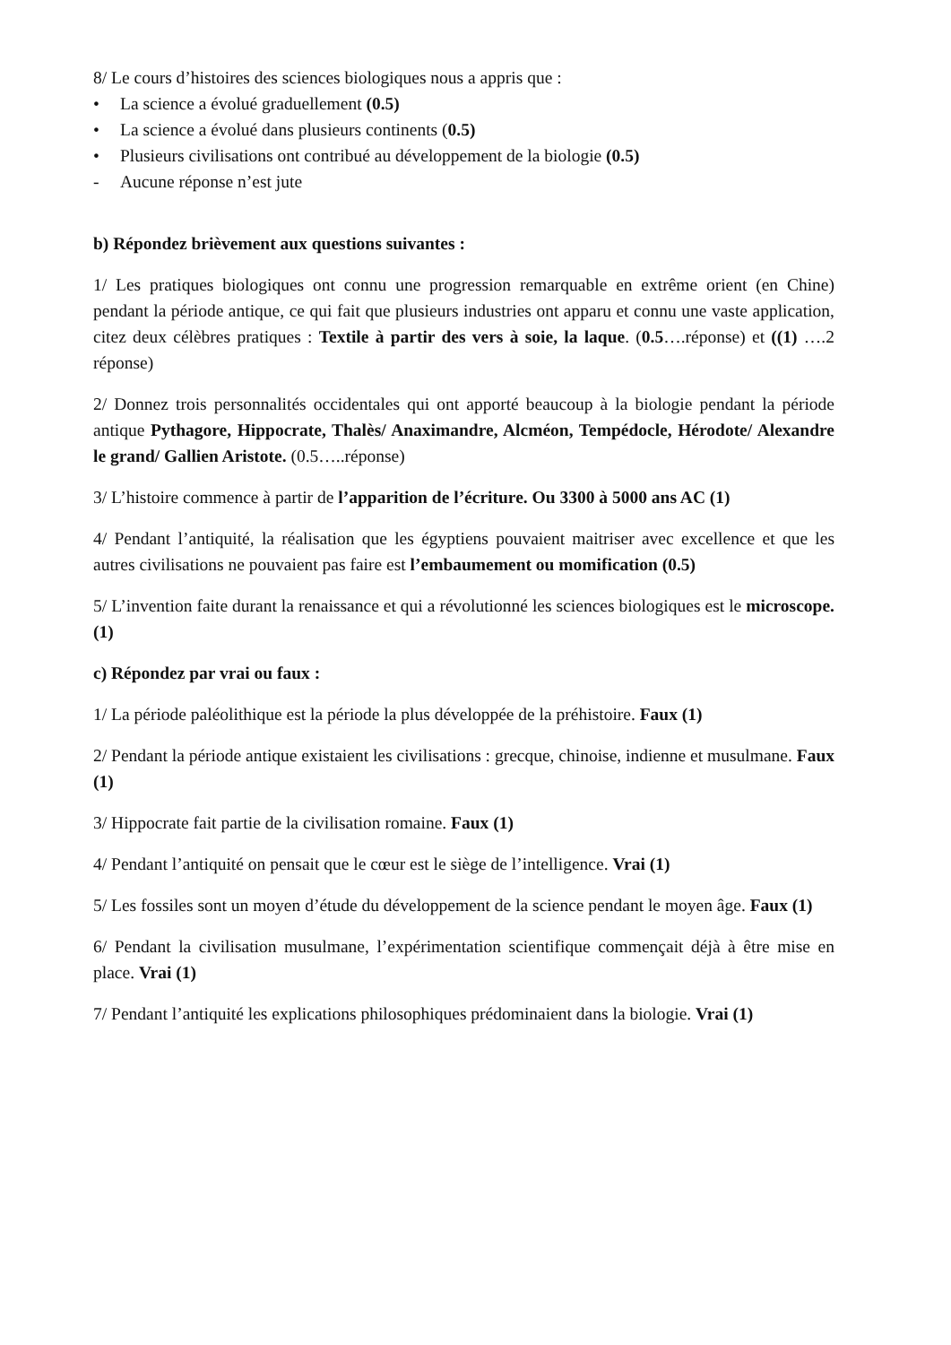8/ Le cours d’histoires des sciences biologiques nous a appris que :
• La science a évolué graduellement (0.5)
• La science a évolué dans plusieurs continents (0.5)
• Plusieurs civilisations ont contribué au développement de la biologie (0.5)
- Aucune réponse n’est jute
b) Répondez brièvement aux questions suivantes :
1/ Les pratiques biologiques ont connu une progression remarquable en extrême orient (en Chine) pendant la période antique, ce qui fait que plusieurs industries ont apparu et connu une vaste application, citez deux célèbres pratiques : Textile à partir des vers à soie, la laque. (0.5….réponse) et ((1) ….2 réponse)
2/ Donnez trois personnalités occidentales qui ont apporté beaucoup à la biologie pendant la période antique Pythagore, Hippocrate, Thalès/ Anaximandre, Alcméon, Tempédocle, Hérodote/ Alexandre le grand/ Gallien Aristote. (0.5…..réponse)
3/ L’histoire commence à partir de l’apparition de l’écriture. Ou 3300 à 5000 ans AC (1)
4/ Pendant l’antiquité, la réalisation que les égyptiens pouvaient maitriser avec excellence et que les autres civilisations ne pouvaient pas faire est l’embaumement ou momification (0.5)
5/ L’invention faite durant la renaissance et qui a révolutionné les sciences biologiques est le microscope. (1)
c) Répondez par vrai ou faux :
1/ La période paléolithique est la période la plus développée de la préhistoire. Faux (1)
2/ Pendant la période antique existaient les civilisations : grecque, chinoise, indienne et musulmane. Faux (1)
3/ Hippocrate fait partie de la civilisation romaine. Faux (1)
4/ Pendant l’antiquité on pensait que le cœur est le siège de l’intelligence. Vrai (1)
5/ Les fossiles sont un moyen d’étude du développement de la science pendant le moyen âge. Faux (1)
6/ Pendant la civilisation musulmane, l’expérimentation scientifique commençait déjà à être mise en place. Vrai (1)
7/ Pendant l’antiquité les explications philosophiques prédominaient dans la biologie. Vrai (1)